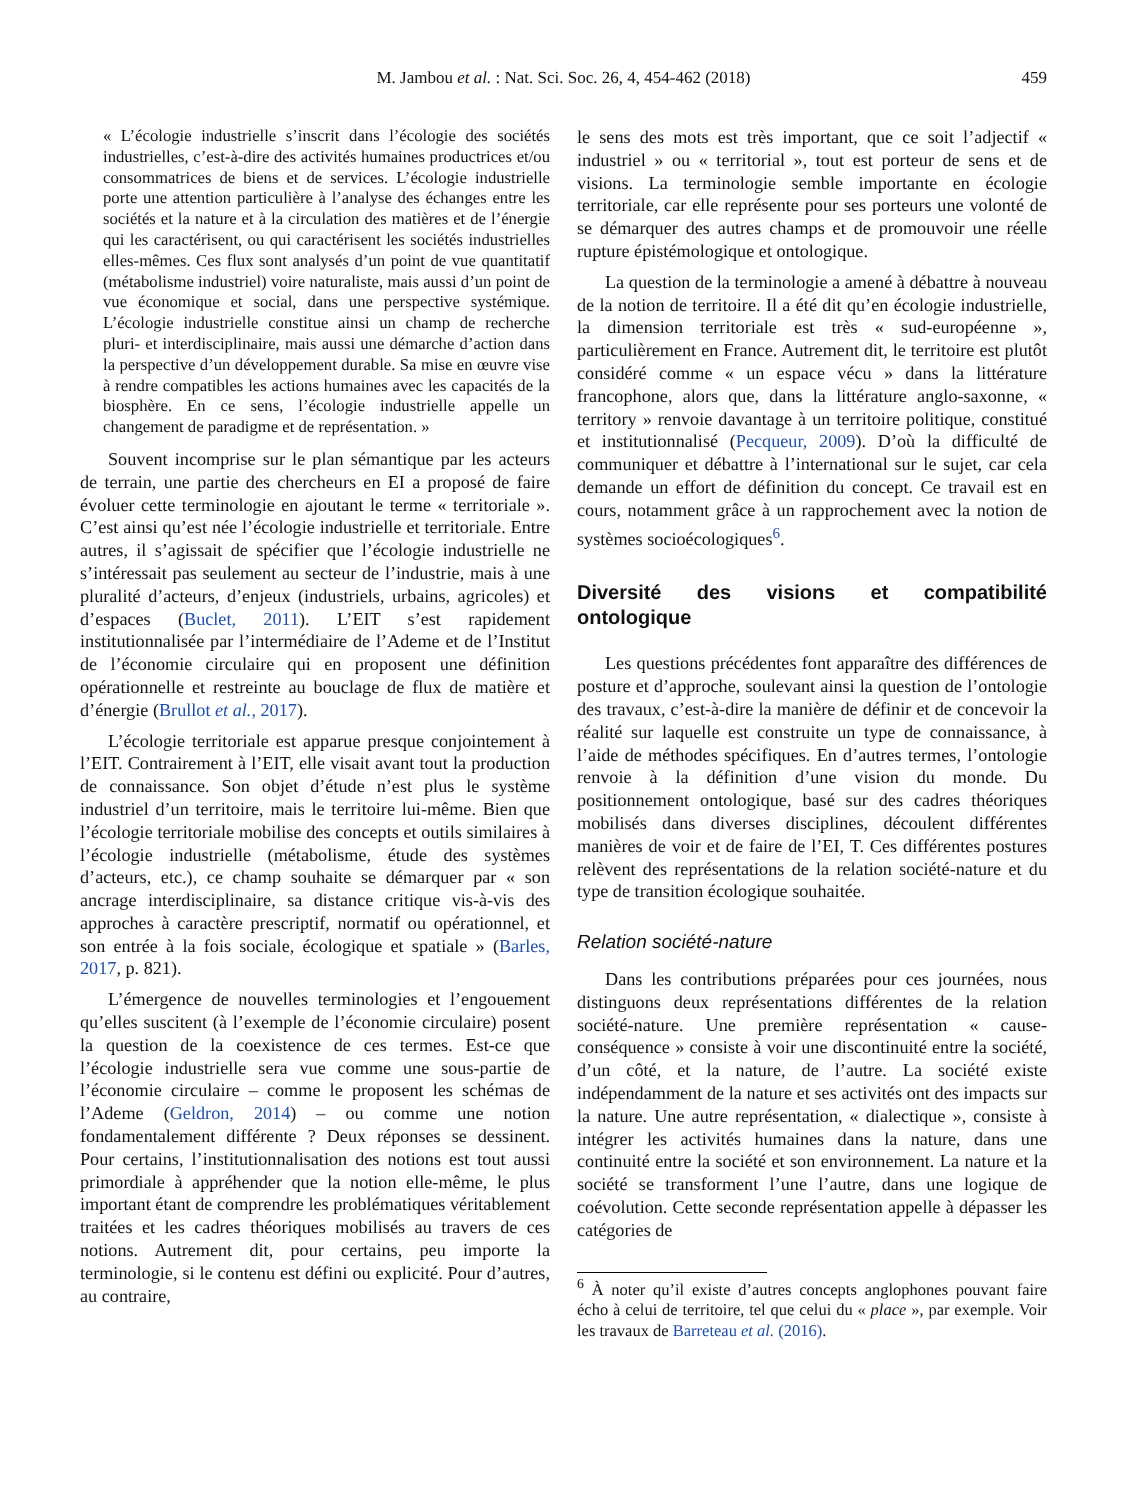M. Jambou et al. : Nat. Sci. Soc. 26, 4, 454-462 (2018) 459
« L’écologie industrielle s’inscrit dans l’écologie des sociétés industrielles, c’est-à-dire des activités humaines productrices et/ou consommatrices de biens et de services. L’écologie industrielle porte une attention particulière à l’analyse des échanges entre les sociétés et la nature et à la circulation des matières et de l’énergie qui les caractérisent, ou qui caractérisent les sociétés industrielles elles-mêmes. Ces flux sont analysés d’un point de vue quantitatif (métabolisme industriel) voire naturaliste, mais aussi d’un point de vue économique et social, dans une perspective systémique. L’écologie industrielle constitue ainsi un champ de recherche pluri- et interdisciplinaire, mais aussi une démarche d’action dans la perspective d’un développement durable. Sa mise en œuvre vise à rendre compatibles les actions humaines avec les capacités de la biosphère. En ce sens, l’écologie industrielle appelle un changement de paradigme et de représentation. »
Souvent incomprise sur le plan sémantique par les acteurs de terrain, une partie des chercheurs en EI a proposé de faire évoluer cette terminologie en ajoutant le terme « territoriale ». C’est ainsi qu’est née l’écologie industrielle et territoriale. Entre autres, il s’agissait de spécifier que l’écologie industrielle ne s’intéressait pas seulement au secteur de l’industrie, mais à une pluralité d’acteurs, d’enjeux (industriels, urbains, agricoles) et d’espaces (Buclet, 2011). L’EIT s’est rapidement institutionnalisée par l’intermédiaire de l’Ademe et de l’Institut de l’économie circulaire qui en proposent une définition opérationnelle et restreinte au bouclage de flux de matière et d’énergie (Brullot et al., 2017).
L’écologie territoriale est apparue presque conjointement à l’EIT. Contrairement à l’EIT, elle visait avant tout la production de connaissance. Son objet d’étude n’est plus le système industriel d’un territoire, mais le territoire lui-même. Bien que l’écologie territoriale mobilise des concepts et outils similaires à l’écologie industrielle (métabolisme, étude des systèmes d’acteurs, etc.), ce champ souhaite se démarquer par « son ancrage interdisciplinaire, sa distance critique vis-à-vis des approches à caractère prescriptif, normatif ou opérationnel, et son entrée à la fois sociale, écologique et spatiale » (Barles, 2017, p. 821).
L’émergence de nouvelles terminologies et l’engouement qu’elles suscitent (à l’exemple de l’économie circulaire) posent la question de la coexistence de ces termes. Est-ce que l’écologie industrielle sera vue comme une sous-partie de l’économie circulaire – comme le proposent les schémas de l’Ademe (Geldron, 2014) – ou comme une notion fondamentalement différente ? Deux réponses se dessinent. Pour certains, l’institutionnalisation des notions est tout aussi primordiale à appréhender que la notion elle-même, le plus important étant de comprendre les problématiques véritablement traitées et les cadres théoriques mobilisés au travers de ces notions. Autrement dit, pour certains, peu importe la terminologie, si le contenu est défini ou explicité. Pour d’autres, au contraire,
le sens des mots est très important, que ce soit l’adjectif « industriel » ou « territorial », tout est porteur de sens et de visions. La terminologie semble importante en écologie territoriale, car elle représente pour ses porteurs une volonté de se démarquer des autres champs et de promouvoir une réelle rupture épistémologique et ontologique.
La question de la terminologie a amené à débattre à nouveau de la notion de territoire. Il a été dit qu’en écologie industrielle, la dimension territoriale est très « sud-européenne », particulièrement en France. Autrement dit, le territoire est plutôt considéré comme « un espace vécu » dans la littérature francophone, alors que, dans la littérature anglo-saxonne, « territory » renvoie davantage à un territoire politique, constitué et institutionnalisé (Pecqueur, 2009). D’où la difficulté de communiquer et débattre à l’international sur le sujet, car cela demande un effort de définition du concept. Ce travail est en cours, notamment grâce à un rapprochement avec la notion de systèmes socioécologiques<sup>6</sup>.
Diversité des visions et compatibilité ontologique
Les questions précédentes font apparaître des différences de posture et d’approche, soulevant ainsi la question de l’ontologie des travaux, c’est-à-dire la manière de définir et de concevoir la réalité sur laquelle est construite un type de connaissance, à l’aide de méthodes spécifiques. En d’autres termes, l’ontologie renvoie à la définition d’une vision du monde. Du positionnement ontologique, basé sur des cadres théoriques mobilisés dans diverses disciplines, découlent différentes manières de voir et de faire de l’EI, T. Ces différentes postures relèvent des représentations de la relation société-nature et du type de transition écologique souhaitée.
Relation société-nature
Dans les contributions préparées pour ces journées, nous distinguons deux représentations différentes de la relation société-nature. Une première représentation « cause-conséquence » consiste à voir une discontinuité entre la société, d’un côté, et la nature, de l’autre. La société existe indépendamment de la nature et ses activités ont des impacts sur la nature. Une autre représentation, « dialectique », consiste à intégrer les activités humaines dans la nature, dans une continuité entre la société et son environnement. La nature et la société se transforment l’une l’autre, dans une logique de coévolution. Cette seconde représentation appelle à dépasser les catégories de
<sup>6</sup> À noter qu’il existe d’autres concepts anglophones pouvant faire écho à celui de territoire, tel que celui du « place », par exemple. Voir les travaux de Barreteau et al. (2016).